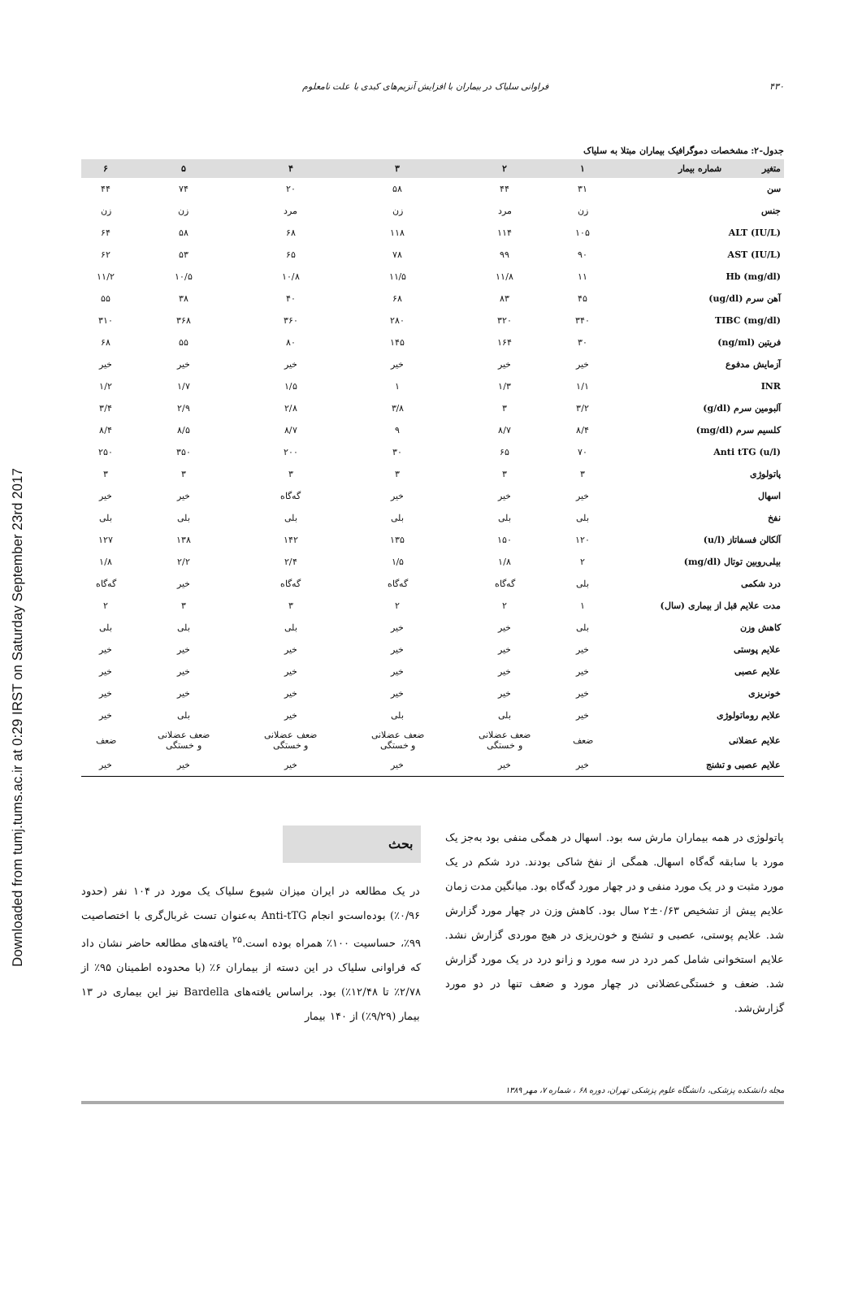Downloaded from tumj.tums.ac.ir at 0:29 IRST on Saturday September 23rd 2017
۴۳۰ فراوانی سلیاک در بیماران با افزایش آنزیم‌های کبدی با علت نامعلوم
جدول-۲: مشخصات دموگرافیک بیماران مبتلا به سلیاک
| متغیر شماره بیمار | ۱ | ۲ | ۳ | ۴ | ۵ | ۶ |
| --- | --- | --- | --- | --- | --- | --- |
| سن | ۳۱ | ۴۴ | ۵۸ | ۲۰ | ۷۴ | ۴۴ |
| جنس | زن | مرد | زن | مرد | زن | زن |
| ALT (IU/L) | ۱۰۵ | ۱۱۴ | ۱۱۸ | ۶۸ | ۵۸ | ۶۴ |
| AST (IU/L) | ۹۰ | ۹۹ | ۷۸ | ۶۵ | ۵۳ | ۶۲ |
| Hb (mg/dl) | ۱۱ | ۱۱/۸ | ۱۱/۵ | ۱۰/۸ | ۱۰/۵ | ۱۱/۲ |
| آهن سرم (ug/dl) | ۴۵ | ۸۳ | ۶۸ | ۴۰ | ۳۸ | ۵۵ |
| TIBC (mg/dl) | ۳۴۰ | ۳۲۰ | ۲۸۰ | ۳۶۰ | ۳۶۸ | ۳۱۰ |
| فریتین (ng/ml) | ۳۰ | ۱۶۴ | ۱۴۵ | ۸۰ | ۵۵ | ۶۸ |
| آزمایش مدفوع | خیر | خیر | خیر | خیر | خیر | خیر |
| INR | ۱/۱ | ۱/۳ | ۱ | ۱/۵ | ۱/۷ | ۱/۲ |
| آلبومین سرم (g/dl) | ۳/۲ | ۳ | ۳/۸ | ۲/۸ | ۲/۹ | ۳/۴ |
| کلسیم سرم (mg/dl) | ۸/۴ | ۸/۷ | ۹ | ۸/۷ | ۸/۵ | ۸/۴ |
| Anti tTG (u/l) | ۷۰ | ۶۵ | ۳۰ | ۲۰۰ | ۳۵۰ | ۲۵۰ |
| پاتولوژی | ۳ | ۳ | ۳ | ۳ | ۳ | ۳ |
| اسهال | خیر | خیر | خیر | گه‌گاه | خیر | خیر |
| نفخ | بلی | بلی | بلی | بلی | بلی | بلی |
| آلکالن فسفاتاز (u/l) | ۱۲۰ | ۱۵۰ | ۱۳۵ | ۱۴۲ | ۱۳۸ | ۱۲۷ |
| بیلی‌روبین توتال (mg/dl) | ۲ | ۱/۸ | ۱/۵ | ۲/۴ | ۲/۲ | ۱/۸ |
| درد شکمی | بلی | گه‌گاه | گه‌گاه | گه‌گاه | خیر | گه‌گاه |
| مدت علایم قبل از بیماری (سال) | ۱ | ۲ | ۲ | ۳ | ۳ | ۲ |
| کاهش وزن | بلی | خیر | خیر | بلی | بلی | بلی |
| علایم پوستی | خیر | خیر | خیر | خیر | خیر | خیر |
| علایم عصبی | خیر | خیر | خیر | خیر | خیر | خیر |
| خونریزی | خیر | خیر | خیر | خیر | خیر | خیر |
| علایم روماتولوژی | خیر | بلی | بلی | خیر | بلی | خیر |
| علایم عضلانی | ضعف | ضعف عضلانی و خستگی | ضعف عضلانی و خستگی | ضعف عضلانی و خستگی | ضعف عضلانی و خستگی | ضعف |
| علایم عصبی و تشنج | خیر | خیر | خیر | خیر | خیر | خیر |
پاتولوژی در همه بیماران مارش سه بود. اسهال در همگی منفی بود به‌جز یک مورد با سابقه گه‌گاه اسهال. همگی از نفخ شاکی بودند. درد شکم در یک مورد مثبت و در یک مورد منفی و در چهار مورد گه‌گاه بود. میانگین مدت زمان علایم پیش از تشخیص ۰/۶۳±۲ سال بود. کاهش وزن در چهار مورد گزارش شد. علایم پوستی، عصبی و تشنج و خون‌ریزی در هیچ موردی گزارش نشد. علایم استخوانی شامل کمر درد در سه مورد و زانو درد در یک مورد گزارش شد. ضعف و خستگی‌عضلانی در چهار مورد و ضعف تنها در دو مورد گزارش‌شد.
بحث
در یک مطالعه در ایران میزان شیوع سلیاک یک مورد در ۱۰۴ نفر (حدود ۰/۹۶٪) بوده‌است‌و انجام Anti-tTG به‌عنوان تست غربال‌گری با اختصاصیت ۹۹٪، حساسیت ۱۰۰٪ همراه بوده است.<sup>۲۵</sup> یافته‌های مطالعه حاضر نشان داد که فراوانی سلیاک در این دسته از بیماران ۶٪ (با محدوده اطمینان ۹۵٪ از ۲/۷۸٪ تا ۱۲/۴۸٪) بود. براساس یافته‌های Bardella نیز این بیماری در ۱۳ بیمار (۹/۲۹٪) از ۱۴۰ بیمار
مجله دانشکده پزشکی، دانشگاه علوم پزشکی تهران، دوره ۶۸ ، شماره ۷، مهر ۱۳۸۹